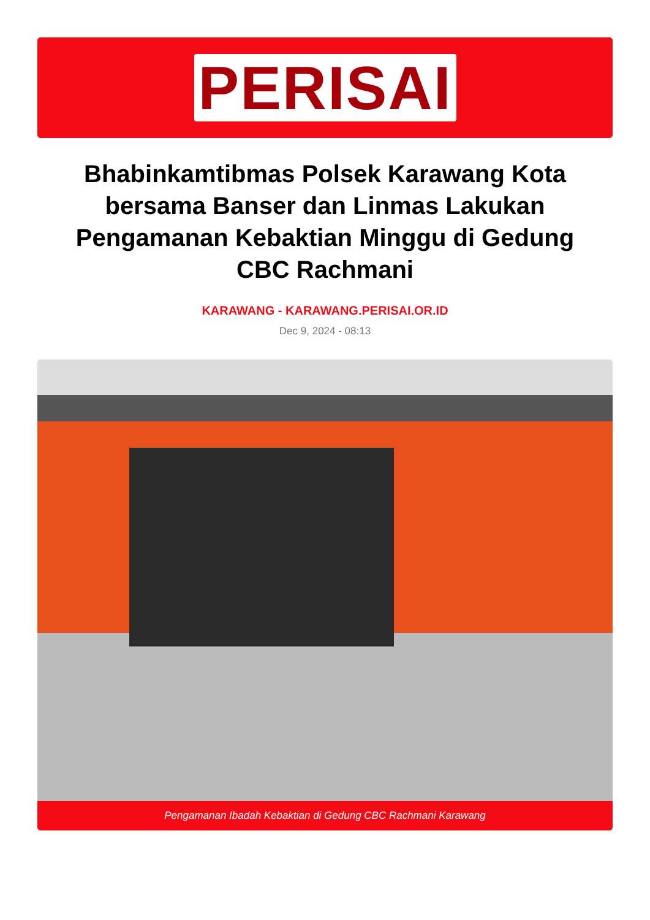PERISAI
Bhabinkamtibmas Polsek Karawang Kota bersama Banser dan Linmas Lakukan Pengamanan Kebaktian Minggu di Gedung CBC Rachmani
KARAWANG - KARAWANG.PERISAI.OR.ID
Dec 9, 2024 - 08:13
Pengamanan Ibadah Kebaktian di Gedung CBC Rachmani Karawang